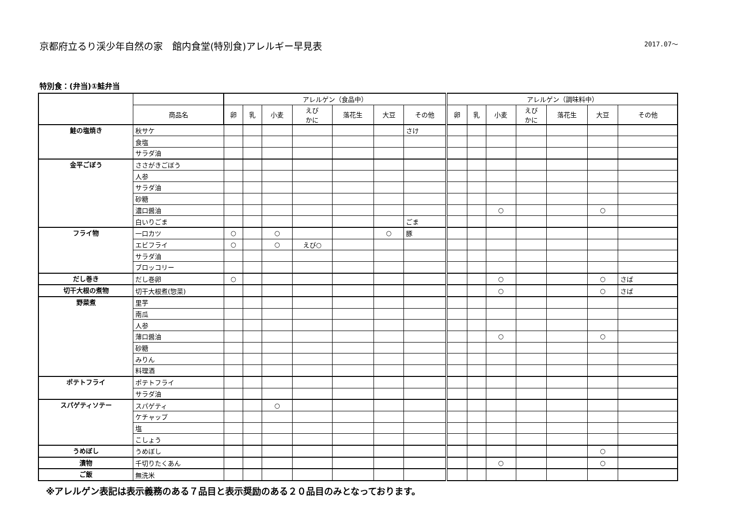京都府立るり渓少年自然の家　館内食堂(特別食)アレルギー早見表 2017.07～
特別食：(弁当)①鮭弁当
| | | アレルゲン（食品中） | | | | | | | アレルゲン（調味料中） | | | | | | |
| --- | --- | --- | --- | --- | --- | --- | --- | --- | --- | --- | --- | --- | --- | --- | --- |
| | 商品名 | 卵 | 乳 | 小麦 | えび かに | 落花生 | 大豆 | その他 | 卵 | 乳 | 小麦 | えび かに | 落花生 | 大豆 | その他 |
| 鮭の塩焼き | 秋サケ | | | | | | | さけ | | | | | | | |
| | 食塩 | | | | | | | | | | | | | | |
| | サラダ油 | | | | | | | | | | | | | | |
| 金平ごぼう | ささがきごぼう | | | | | | | | | | | | | | |
| | 人参 | | | | | | | | | | | | | | |
| | サラダ油 | | | | | | | | | | | | | | |
| | 砂糖 | | | | | | | | | | | | | | |
| | 濃口醤油 | | | | | | | | | | ○ | | | ○ | |
| | 白いりごま | | | | | | | ごま | | | | | | | |
| フライ物 | 一口カツ | ○ | | ○ | | | ○ | 豚 | | | | | | | |
| | エビフライ | ○ | | ○ | えび○ | | | | | | | | | | |
| | サラダ油 | | | | | | | | | | | | | | |
| | ブロッコリー | | | | | | | | | | | | | | |
| だし巻き | だし巻卵 | ○ | | | | | | | | | ○ | | | ○ | さば |
| 切干大根の煮物 | 切干大根煮(惣菜) | | | | | | | | | | ○ | | | ○ | さば |
| 野菜煮 | 里芋 | | | | | | | | | | | | | | |
| | 南瓜 | | | | | | | | | | | | | | |
| | 人参 | | | | | | | | | | | | | | |
| | 薄口醤油 | | | | | | | | | | ○ | | | ○ | |
| | 砂糖 | | | | | | | | | | | | | | |
| | みりん | | | | | | | | | | | | | | |
| | 料理酒 | | | | | | | | | | | | | | |
| ポテトフライ | ポテトフライ | | | | | | | | | | | | | | |
| | サラダ油 | | | | | | | | | | | | | | |
| スパゲティソテー | スパゲティ | | | ○ | | | | | | | | | | | |
| | ケチャップ | | | | | | | | | | | | | | |
| | 塩 | | | | | | | | | | | | | | |
| | こしょう | | | | | | | | | | | | | | |
| うめぼし | うめぼし | | | | | | | | | | | | | ○ | |
| 漬物 | 千切りたくあん | | | | | | | | | | ○ | | | ○ | |
| ご飯 | 無洗米 | | | | | | | | | | | | | | |
※アレルゲン表記は表示義務のある７品目と表示奨励のある２０品目のみとなっております。